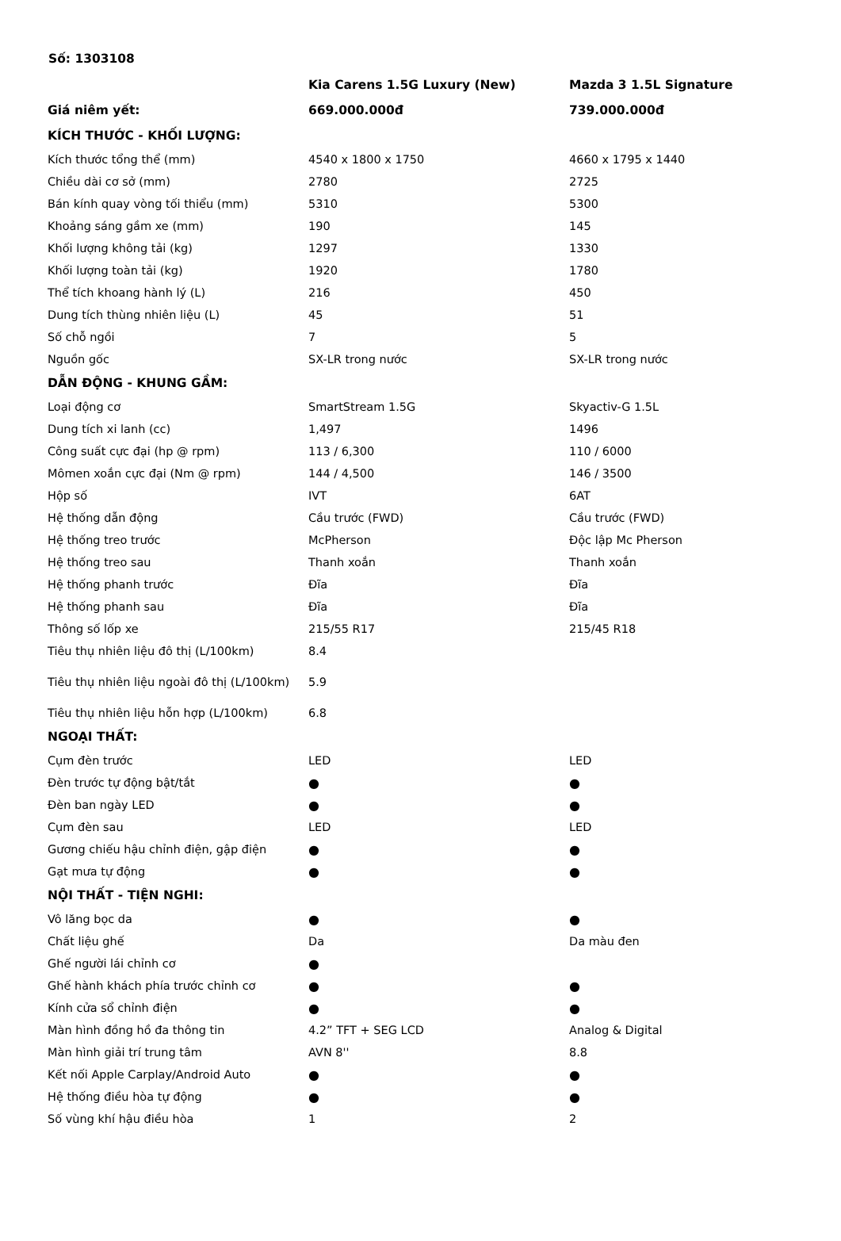Số: 1303108
| | Kia Carens 1.5G Luxury (New) | Mazda 3 1.5L Signature |
| Giá niêm yết: | 669.000.000đ | 739.000.000đ |
| KÍCH THƯỚC - KHỐI LƯỢNG: | | |
| Kích thước tổng thể (mm) | 4540 x 1800 x 1750 | 4660 x 1795 x 1440 |
| Chiều dài cơ sở (mm) | 2780 | 2725 |
| Bán kính quay vòng tối thiểu (mm) | 5310 | 5300 |
| Khoảng sáng gầm xe (mm) | 190 | 145 |
| Khối lượng không tải (kg) | 1297 | 1330 |
| Khối lượng toàn tải (kg) | 1920 | 1780 |
| Thể tích khoang hành lý (L) | 216 | 450 |
| Dung tích thùng nhiên liệu (L) | 45 | 51 |
| Số chỗ ngồi | 7 | 5 |
| Nguồn gốc | SX-LR trong nước | SX-LR trong nước |
| DẪN ĐỘNG - KHUNG GẦM: | | |
| Loại động cơ | SmartStream 1.5G | Skyactiv-G 1.5L |
| Dung tích xi lanh (cc) | 1,497 | 1496 |
| Công suất cực đại (hp @ rpm) | 113 / 6,300 | 110 / 6000 |
| Mômen xoắn cực đại (Nm @ rpm) | 144 / 4,500 | 146 / 3500 |
| Hộp số | IVT | 6AT |
| Hệ thống dẫn động | Cầu trước (FWD) | Cầu trước (FWD) |
| Hệ thống treo trước | McPherson | Độc lập Mc Pherson |
| Hệ thống treo sau | Thanh xoắn | Thanh xoắn |
| Hệ thống phanh trước | Đĩa | Đĩa |
| Hệ thống phanh sau | Đĩa | Đĩa |
| Thông số lốp xe | 215/55 R17 | 215/45 R18 |
| Tiêu thụ nhiên liệu đô thị (L/100km) | 8.4 | |
| Tiêu thụ nhiên liệu ngoài đô thị (L/100km) | 5.9 | |
| Tiêu thụ nhiên liệu hỗn hợp (L/100km) | 6.8 | |
| NGOẠI THẤT: | | |
| Cụm đèn trước | LED | LED |
| Đèn trước tự động bật/tắt | ● | ● |
| Đèn ban ngày LED | ● | ● |
| Cụm đèn sau | LED | LED |
| Gương chiếu hậu chỉnh điện, gập điện | ● | ● |
| Gạt mưa tự động | ● | ● |
| NỘI THẤT - TIỆN NGHI: | | |
| Vô lăng bọc da | ● | ● |
| Chất liệu ghế | Da | Da màu đen |
| Ghế người lái chỉnh cơ | ● | |
| Ghế hành khách phía trước chỉnh cơ | ● | ● |
| Kính cửa sổ chỉnh điện | ● | ● |
| Màn hình đồng hồ đa thông tin | 4.2” TFT + SEG LCD | Analog & Digital |
| Màn hình giải trí trung tâm | AVN 8'' | 8.8 |
| Kết nối Apple Carplay/Android Auto | ● | ● |
| Hệ thống điều hòa tự động | ● | ● |
| Số vùng khí hậu điều hòa | 1 | 2 |